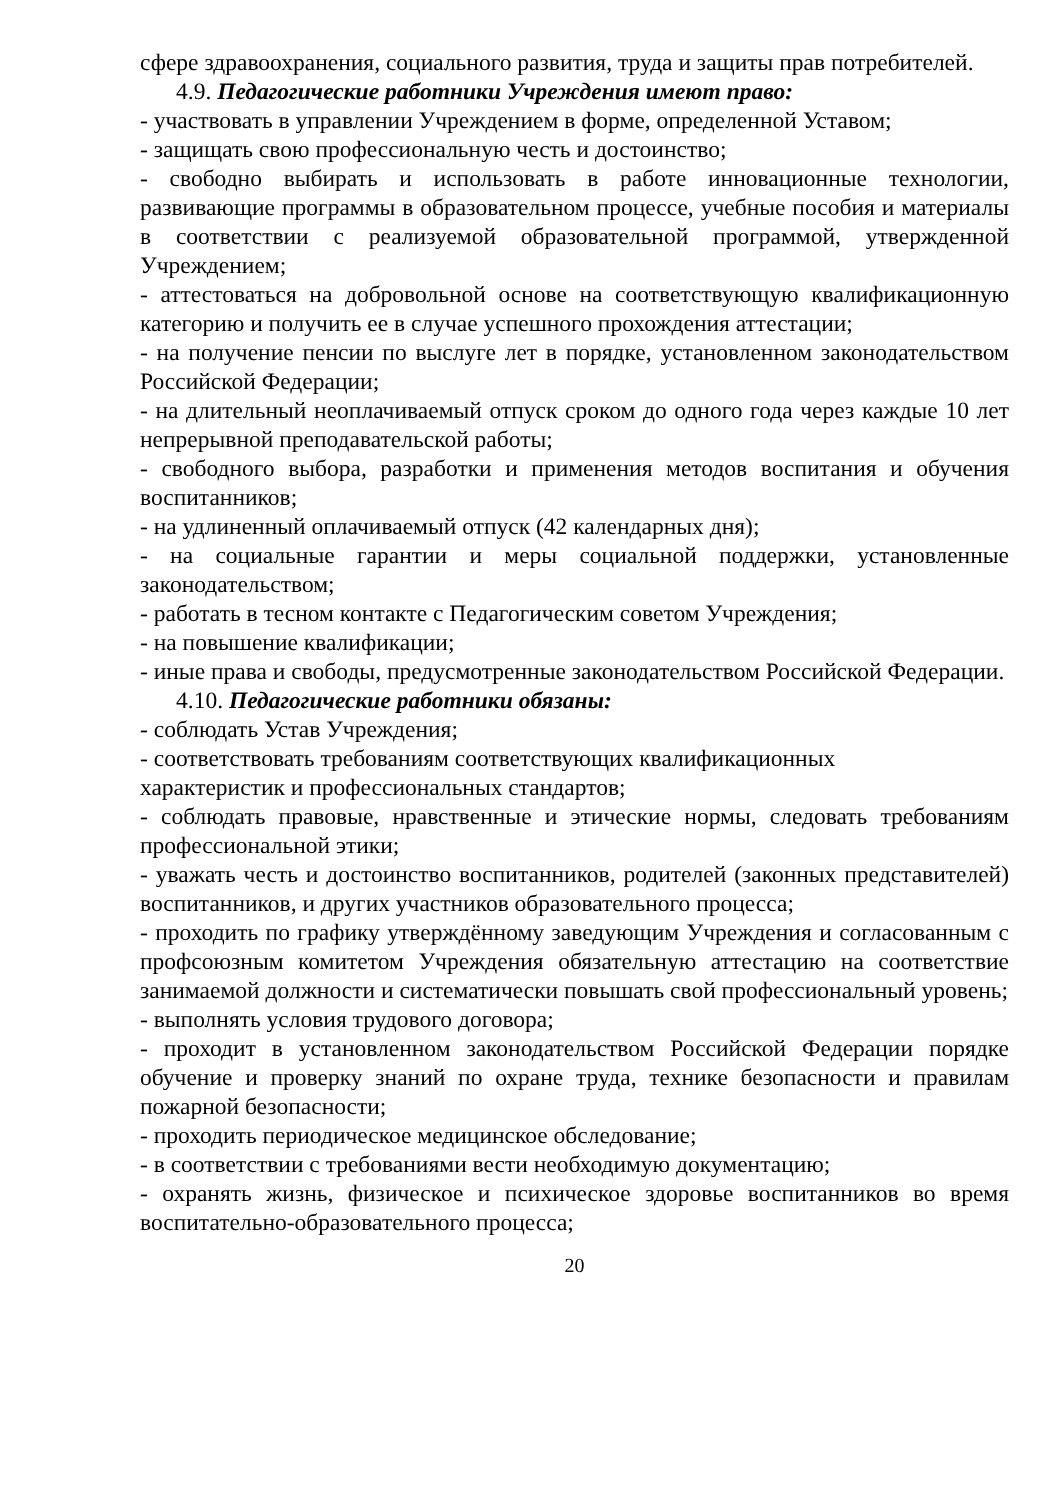сфере здравоохранения, социального развития, труда и защиты прав потребителей.
4.9. Педагогические работники Учреждения имеют право:
- участвовать в управлении Учреждением в форме, определенной Уставом;
- защищать свою профессиональную честь и достоинство;
- свободно выбирать и использовать в работе инновационные технологии, развивающие программы в образовательном процессе, учебные пособия и материалы в соответствии с реализуемой образовательной программой, утвержденной Учреждением;
- аттестоваться на добровольной основе на соответствующую квалификационную категорию и получить ее в случае успешного прохождения аттестации;
- на получение пенсии по выслуге лет в порядке, установленном законодательством Российской Федерации;
- на длительный неоплачиваемый отпуск сроком до одного года через каждые 10 лет непрерывной преподавательской работы;
- свободного выбора, разработки и применения методов воспитания и обучения воспитанников;
- на удлиненный оплачиваемый отпуск (42 календарных дня);
- на социальные гарантии и меры социальной поддержки, установленные законодательством;
- работать в тесном контакте с Педагогическим советом Учреждения;
- на повышение квалификации;
- иные права и свободы, предусмотренные законодательством Российской Федерации.
4.10. Педагогические работники обязаны:
- соблюдать Устав Учреждения;
- соответствовать требованиям соответствующих квалификационных
характеристик и профессиональных стандартов;
- соблюдать правовые, нравственные и этические нормы, следовать требованиям профессиональной этики;
- уважать честь и достоинство воспитанников, родителей (законных представителей) воспитанников, и других участников образовательного процесса;
- проходить по графику утверждённому заведующим Учреждения и согласованным с профсоюзным комитетом Учреждения обязательную аттестацию на соответствие занимаемой должности и систематически повышать свой профессиональный уровень;
- выполнять условия трудового договора;
- проходит в установленном законодательством Российской Федерации порядке обучение и проверку знаний по охране труда, технике безопасности и правилам пожарной безопасности;
- проходить периодическое медицинское обследование;
- в соответствии с требованиями вести необходимую документацию;
- охранять жизнь, физическое и психическое здоровье воспитанников во время воспитательно-образовательного процесса;
20